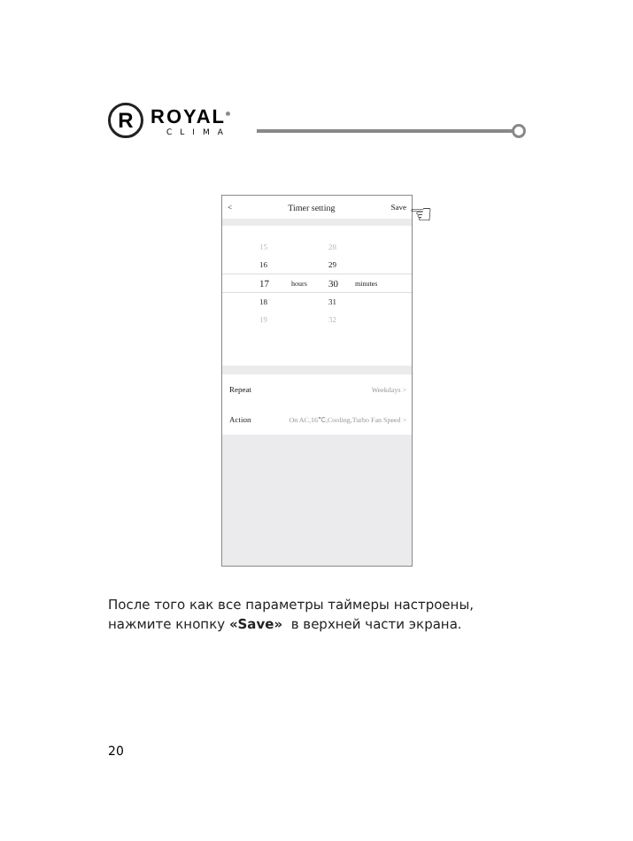R
ROYAL<sup>®</sup>
CLIMA
< Timer setting Save
15 28
16 29
17 hours 30 minutes
18 31
19 32
Repeat Weekdays >
Action On AC,16℃,Cooling,Turbo Fan Speed >
☜
После того как все параметры таймеры настроены,
нажмите кнопку «Save» в верхней части экрана.
20